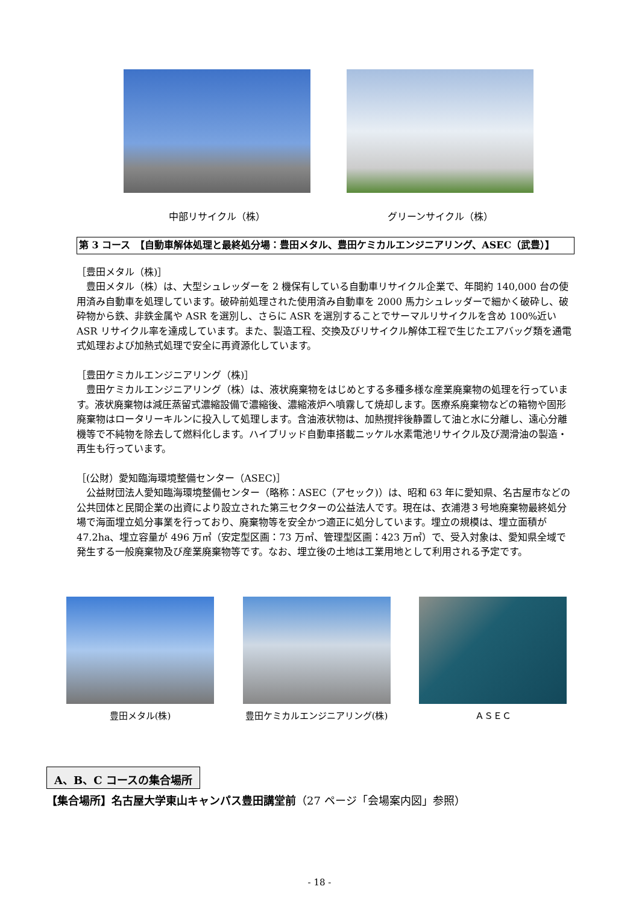中部リサイクル（株） グリーンサイクル（株）
第 3 コース　【自動車解体処理と最終処分場：豊田メタル、豊田ケミカルエンジニアリング、ASEC（武豊）】
［豊田メタル（株)］
　豊田メタル（株）は、大型シュレッダーを 2 機保有している自動車リサイクル企業で、年間約 140,000 台の使用済み自動車を処理しています。破砕前処理された使用済み自動車を 2000 馬力シュレッダーで細かく破砕し、破砕物から鉄、非鉄金属や ASR を選別し、さらに ASR を選別することでサーマルリサイクルを含め 100%近い ASR リサイクル率を達成しています。また、製造工程、交換及びリサイクル解体工程で生じたエアバッグ類を通電式処理および加熱式処理で安全に再資源化しています。
［豊田ケミカルエンジニアリング（株)］
　豊田ケミカルエンジニアリング（株）は、液状廃棄物をはじめとする多種多様な産業廃棄物の処理を行っています。液状廃棄物は減圧蒸留式濃縮設備で濃縮後、濃縮液炉へ噴霧して焼却します。医療系廃棄物などの箱物や固形廃棄物はロータリーキルンに投入して処理します。含油液状物は、加熱撹拌後静置して油と水に分離し、遠心分離機等で不純物を除去して燃料化します。ハイブリッド自動車搭載ニッケル水素電池リサイクル及び潤滑油の製造・再生も行っています。
［(公財）愛知臨海環境整備センター（ASEC)］
　公益財団法人愛知臨海環境整備センター（略称：ASEC（アセック)）は、昭和 63 年に愛知県、名古屋市などの公共団体と民間企業の出資により設立された第三セクターの公益法人です。現在は、衣浦港３号地廃棄物最終処分場で海面埋立処分事業を行っており、廃棄物等を安全かつ適正に処分しています。埋立の規模は、埋立面積が 47.2ha、埋立容量が 496 万㎥（安定型区画：73 万㎥、管理型区画：423 万㎥）で、受入対象は、愛知県全域で発生する一般廃棄物及び産業廃棄物等です。なお、埋立後の土地は工業用地として利用される予定です。
豊田メタル(株) 豊田ケミカルエンジニアリング(株) ＡＳＥＣ
A、B、C コースの集合場所
【集合場所】名古屋大学東山キャンパス豊田講堂前（27 ページ「会場案内図」参照）
- 18 -